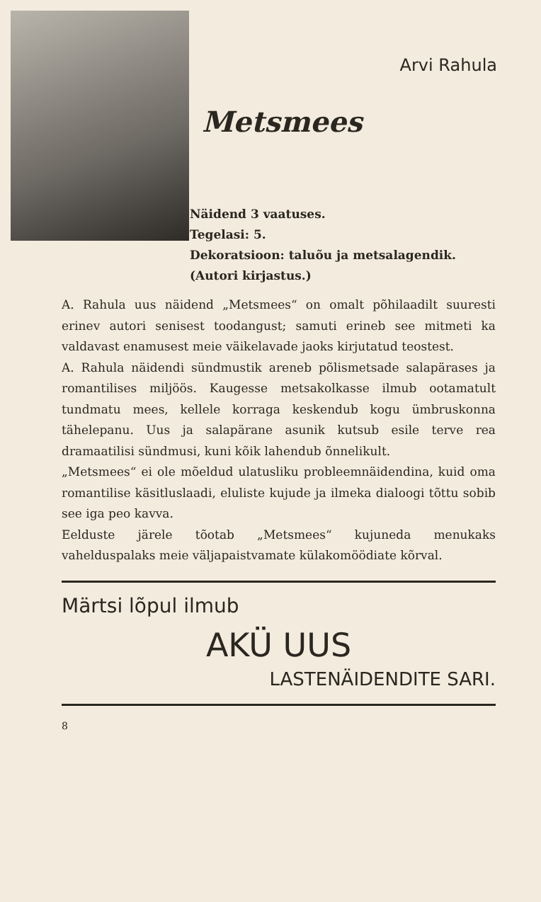Arvi Rahula
Metsmees
Näidend 3 vaatuses.
Tegelasi: 5.
Dekoratsioon: taluõu ja metsalagendik.
(Autori kirjastus.)
A. Rahula uus näidend „Metsmees“ on omalt põhilaadilt suuresti erinev autori senisest toodangust; samuti erineb see mitmeti ka valdavast enamusest meie väikelavade jaoks kirjutatud teostest.
A. Rahula näidendi sündmustik areneb põlismetsade salapärases ja romantilises miljöös. Kaugesse metsakolkasse ilmub ootamatult tundmatu mees, kellele korraga keskendub kogu ümbruskonna tähelepanu. Uus ja salapärane asunik kutsub esile terve rea dramaatilisi sündmusi, kuni kõik lahendub õnnelikult.
„Metsmees“ ei ole mõeldud ulatusliku probleemnäidendina, kuid oma romantilise käsitluslaadi, eluliste kujude ja ilmeka dialoogi tõttu sobib see iga peo kavva.
Eelduste järele tõotab „Metsmees“ kujuneda menukaks vahelduspalaks meie väljapaistvamate külakomöödiate kõrval.
Märtsi lõpul ilmub
AKÜ UUS
LASTENÄIDENDITE SARI.
8